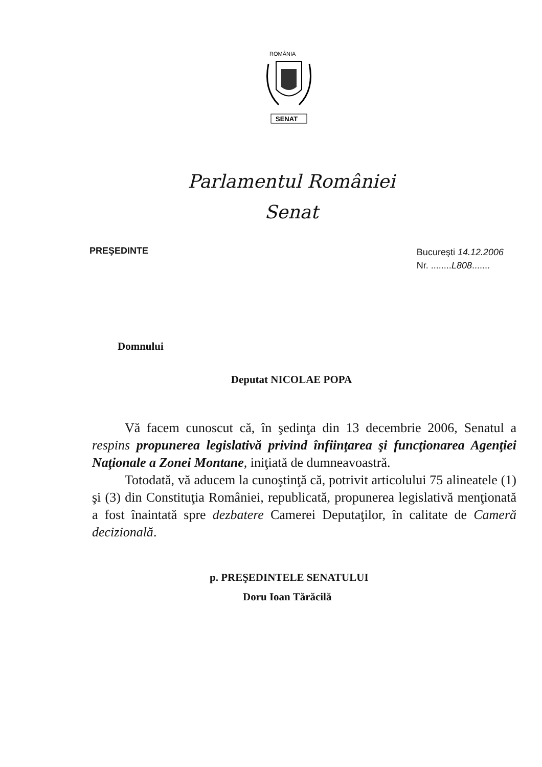ROMÂNIA
SENAT
Parlamentul României
Senat
PREŞEDINTE
Bucureşti 14.12.2006
Nr. ........L808.......
Domnului
Deputat NICOLAE POPA
Vă facem cunoscut că, în şedinţa din 13 decembrie 2006, Senatul a respins propunerea legislativă privind înfiinţarea şi funcţionarea Agenţiei Naţionale a Zonei Montane, iniţiată de dumneavoastră.
Totodată, vă aducem la cunoştinţă că, potrivit articolului 75 alineatele (1) şi (3) din Constituţia României, republicată, propunerea legislativă menţionată a fost înaintată spre dezbatere Camerei Deputaţilor, în calitate de Cameră decizională.
p. PREŞEDINTELE SENATULUI
Doru Ioan Tărăcilă